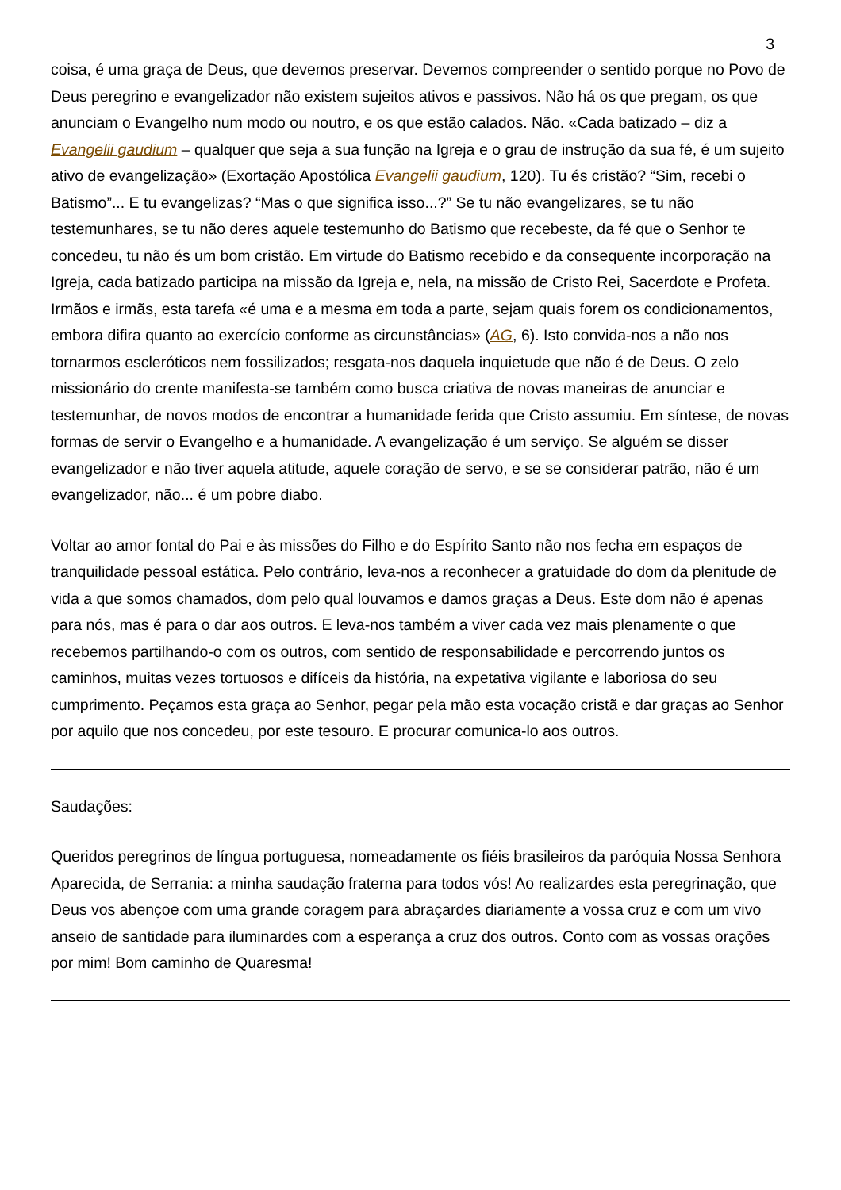3
coisa, é uma graça de Deus, que devemos preservar. Devemos compreender o sentido porque no Povo de Deus peregrino e evangelizador não existem sujeitos ativos e passivos. Não há os que pregam, os que anunciam o Evangelho num modo ou noutro, e os que estão calados. Não. «Cada batizado – diz a Evangelii gaudium – qualquer que seja a sua função na Igreja e o grau de instrução da sua fé, é um sujeito ativo de evangelização» (Exortação Apostólica Evangelii gaudium, 120). Tu és cristão? “Sim, recebi o Batismo”... E tu evangelizas? “Mas o que significa isso...?” Se tu não evangelizares, se tu não testemunhares, se tu não deres aquele testemunho do Batismo que recebeste, da fé que o Senhor te concedeu, tu não és um bom cristão. Em virtude do Batismo recebido e da consequente incorporação na Igreja, cada batizado participa na missão da Igreja e, nela, na missão de Cristo Rei, Sacerdote e Profeta. Irmãos e irmãs, esta tarefa «é uma e a mesma em toda a parte, sejam quais forem os condicionamentos, embora difira quanto ao exercício conforme as circunstâncias» (AG, 6). Isto convida-nos a não nos tornarmos escleróticos nem fossilizados; resgata-nos daquela inquietude que não é de Deus. O zelo missionário do crente manifesta-se também como busca criativa de novas maneiras de anunciar e testemunhar, de novos modos de encontrar a humanidade ferida que Cristo assumiu. Em síntese, de novas formas de servir o Evangelho e a humanidade. A evangelização é um serviço. Se alguém se disser evangelizador e não tiver aquela atitude, aquele coração de servo, e se se considerar patrão, não é um evangelizador, não... é um pobre diabo.
Voltar ao amor fontal do Pai e às missões do Filho e do Espírito Santo não nos fecha em espaços de tranquilidade pessoal estática. Pelo contrário, leva-nos a reconhecer a gratuidade do dom da plenitude de vida a que somos chamados, dom pelo qual louvamos e damos graças a Deus. Este dom não é apenas para nós, mas é para o dar aos outros. E leva-nos também a viver cada vez mais plenamente o que recebemos partilhando-o com os outros, com sentido de responsabilidade e percorrendo juntos os caminhos, muitas vezes tortuosos e difíceis da história, na expetativa vigilante e laboriosa do seu cumprimento. Peçamos esta graça ao Senhor, pegar pela mão esta vocação cristã e dar graças ao Senhor por aquilo que nos concedeu, por este tesouro. E procurar comunica-lo aos outros.
Saudações:
Queridos peregrinos de língua portuguesa, nomeadamente os fiéis brasileiros da paróquia Nossa Senhora Aparecida, de Serrania: a minha saudação fraterna para todos vós! Ao realizardes esta peregrinação, que Deus vos abençoe com uma grande coragem para abraçardes diariamente a vossa cruz e com um vivo anseio de santidade para iluminardes com a esperança a cruz dos outros. Conto com as vossas orações por mim! Bom caminho de Quaresma!